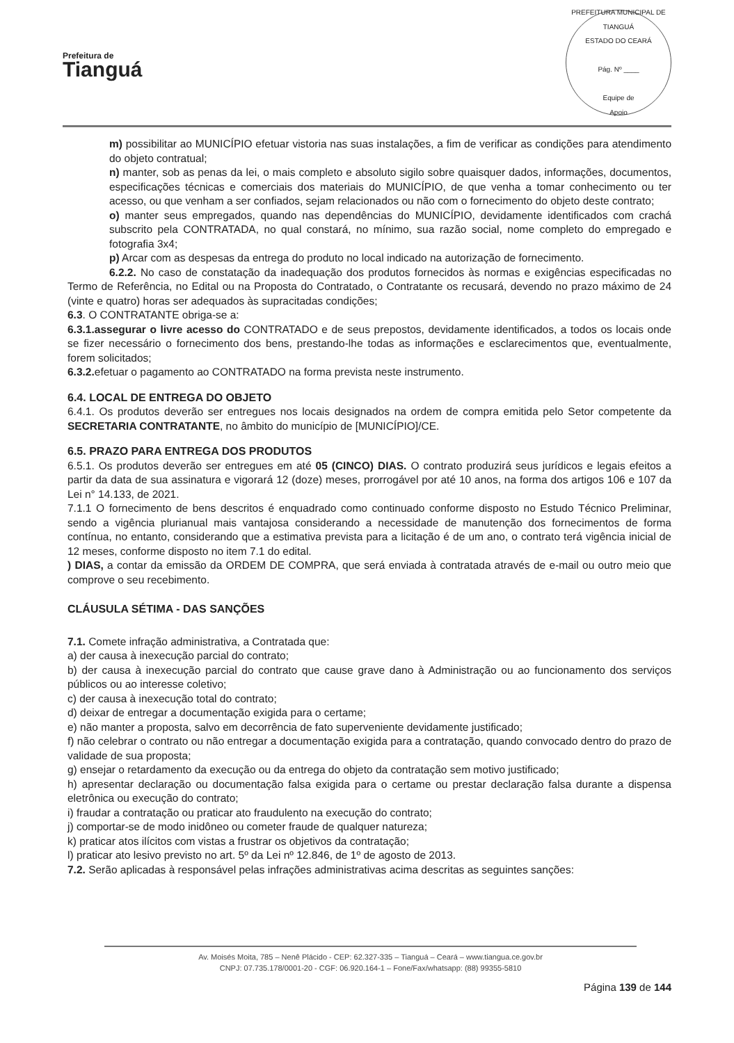Prefeitura de
Tianguá
PREFEITURA MUNICIPAL DE TIANGUÁ
ESTADO DO CEARÁ
Pág. Nº ____
Equipe de
Apoio
m) possibilitar ao MUNICÍPIO efetuar vistoria nas suas instalações, a fim de verificar as condições para atendimento do objeto contratual;
n) manter, sob as penas da lei, o mais completo e absoluto sigilo sobre quaisquer dados, informações, documentos, especificações técnicas e comerciais dos materiais do MUNICÍPIO, de que venha a tomar conhecimento ou ter acesso, ou que venham a ser confiados, sejam relacionados ou não com o fornecimento do objeto deste contrato;
o) manter seus empregados, quando nas dependências do MUNICÍPIO, devidamente identificados com crachá subscrito pela CONTRATADA, no qual constará, no mínimo, sua razão social, nome completo do empregado e fotografia 3x4;
p) Arcar com as despesas da entrega do produto no local indicado na autorização de fornecimento.
6.2.2. No caso de constatação da inadequação dos produtos fornecidos às normas e exigências especificadas no Termo de Referência, no Edital ou na Proposta do Contratado, o Contratante os recusará, devendo no prazo máximo de 24 (vinte e quatro) horas ser adequados às supracitadas condições;
6.3. O CONTRATANTE obriga-se a:
6.3.1.assegurar o livre acesso do CONTRATADO e de seus prepostos, devidamente identificados, a todos os locais onde se fizer necessário o fornecimento dos bens, prestando-lhe todas as informações e esclarecimentos que, eventualmente, forem solicitados;
6.3.2. efetuar o pagamento ao CONTRATADO na forma prevista neste instrumento.
6.4. LOCAL DE ENTREGA DO OBJETO
6.4.1. Os produtos deverão ser entregues nos locais designados na ordem de compra emitida pelo Setor competente da SECRETARIA CONTRATANTE, no âmbito do município de [MUNICÍPIO]/CE.
6.5. PRAZO PARA ENTREGA DOS PRODUTOS
6.5.1. Os produtos deverão ser entregues em até 05 (CINCO) DIAS. O contrato produzirá seus jurídicos e legais efeitos a partir da data de sua assinatura e vigorará 12 (doze) meses, prorrogável por até 10 anos, na forma dos artigos 106 e 107 da Lei n° 14.133, de 2021.
7.1.1 O fornecimento de bens descritos é enquadrado como continuado conforme disposto no Estudo Técnico Preliminar, sendo a vigência plurianual mais vantajosa considerando a necessidade de manutenção dos fornecimentos de forma contínua, no entanto, considerando que a estimativa prevista para a licitação é de um ano, o contrato terá vigência inicial de 12 meses, conforme disposto no item 7.1 do edital.
) DIAS, a contar da emissão da ORDEM DE COMPRA, que será enviada à contratada através de e-mail ou outro meio que comprove o seu recebimento.
CLÁUSULA SÉTIMA - DAS SANÇÕES
7.1. Comete infração administrativa, a Contratada que:
a) der causa à inexecução parcial do contrato;
b) der causa à inexecução parcial do contrato que cause grave dano à Administração ou ao funcionamento dos serviços públicos ou ao interesse coletivo;
c) der causa à inexecução total do contrato;
d) deixar de entregar a documentação exigida para o certame;
e) não manter a proposta, salvo em decorrência de fato superveniente devidamente justificado;
f) não celebrar o contrato ou não entregar a documentação exigida para a contratação, quando convocado dentro do prazo de validade de sua proposta;
g) ensejar o retardamento da execução ou da entrega do objeto da contratação sem motivo justificado;
h) apresentar declaração ou documentação falsa exigida para o certame ou prestar declaração falsa durante a dispensa eletrônica ou execução do contrato;
i) fraudar a contratação ou praticar ato fraudulento na execução do contrato;
j) comportar-se de modo inidôneo ou cometer fraude de qualquer natureza;
k) praticar atos ilícitos com vistas a frustrar os objetivos da contratação;
l) praticar ato lesivo previsto no art. 5º da Lei nº 12.846, de 1º de agosto de 2013.
7.2. Serão aplicadas à responsável pelas infrações administrativas acima descritas as seguintes sanções:
Av. Moisés Moita, 785 – Nenê Plácido - CEP: 62.327-335 – Tianguá – Ceará – www.tiangua.ce.gov.br
CNPJ: 07.735.178/0001-20 - CGF: 06.920.164-1 – Fone/Fax/whatsapp: (88) 99355-5810
Página 139 de 144